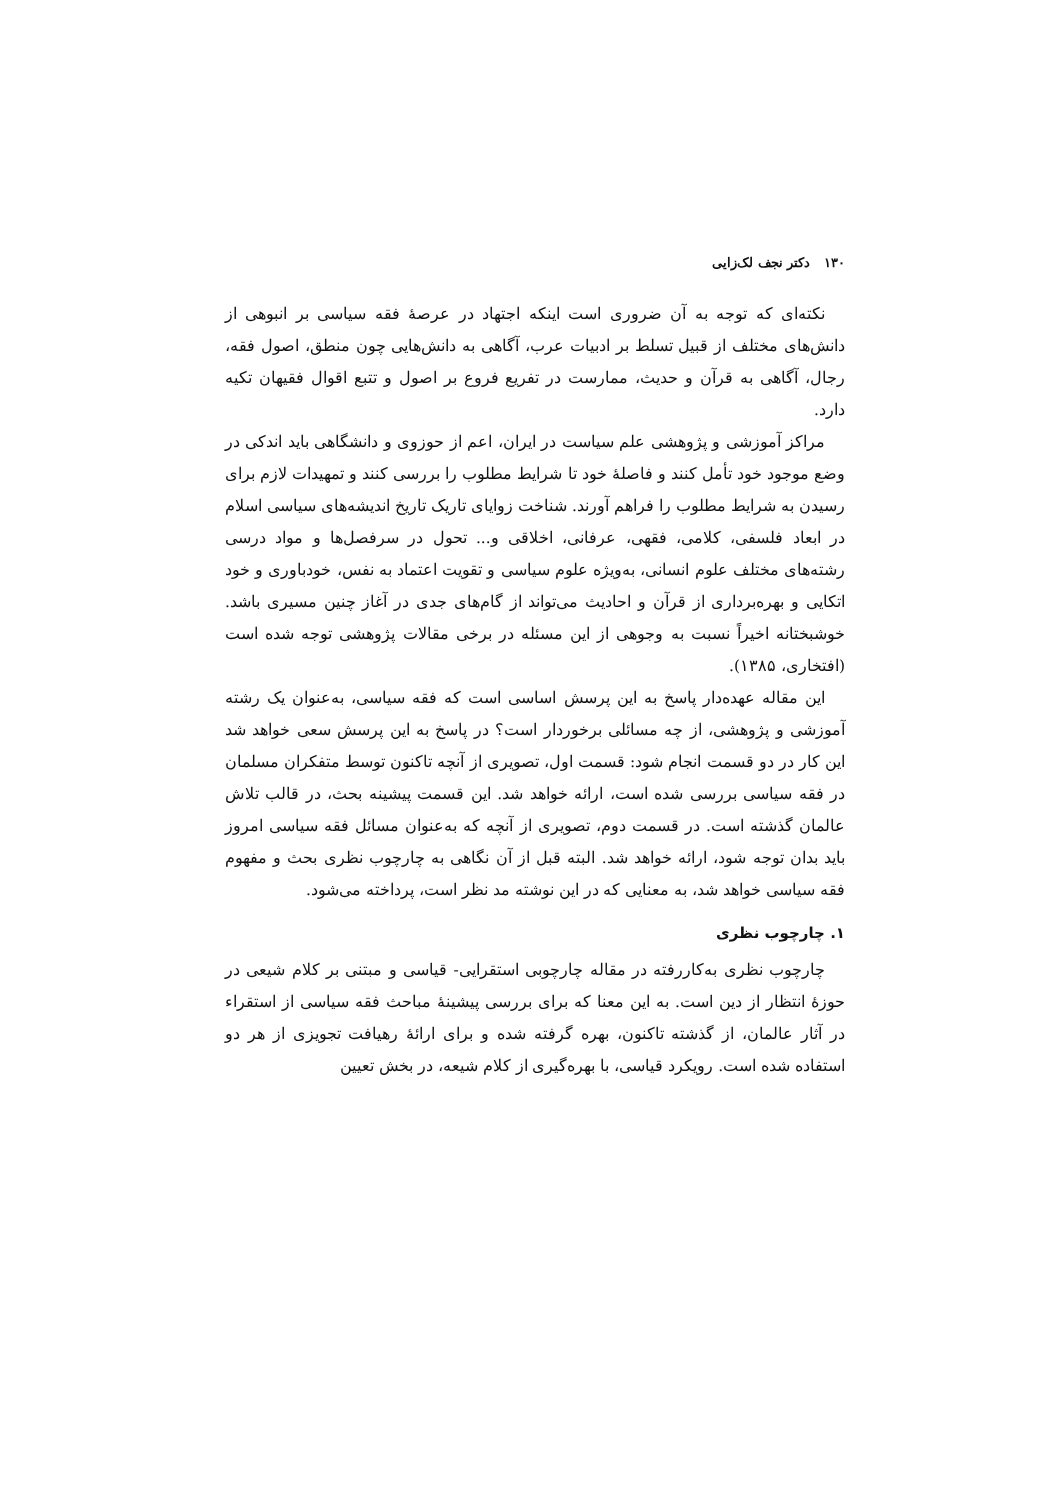۱۳۰ دکتر نجف لک‌زایی
نکته‌ای که توجه به آن ضروری است اینکه اجتهاد در عرصهٔ فقه سیاسی بر انبوهی از دانش‌های مختلف از قبیل تسلط بر ادبیات عرب، آگاهی به دانش‌هایی چون منطق، اصول فقه، رجال، آگاهی به قرآن و حدیث، ممارست در تفریع فروع بر اصول و تتبع اقوال فقیهان تکیه دارد.
مراکز آموزشی و پژوهشی علم سیاست در ایران، اعم از حوزوی و دانشگاهی باید اندکی در وضع موجود خود تأمل کنند و فاصلهٔ خود تا شرایط مطلوب را بررسی کنند و تمهیدات لازم برای رسیدن به شرایط مطلوب را فراهم آورند. شناخت زوایای تاریک تاریخ اندیشه‌های سیاسی اسلام در ابعاد فلسفی، کلامی، فقهی، عرفانی، اخلاقی و... تحول در سرفصل‌ها و مواد درسی رشته‌های مختلف علوم انسانی، به‌ویژه علوم سیاسی و تقویت اعتماد به نفس، خودباوری و خود اتکایی و بهره‌برداری از قرآن و احادیث می‌تواند از گام‌های جدی در آغاز چنین مسیری باشد. خوشبختانه اخیراً نسبت به وجوهی از این مسئله در برخی مقالات پژوهشی توجه شده است (افتخاری، ۱۳۸۵).
این مقاله عهده‌دار پاسخ به این پرسش اساسی است که فقه سیاسی، به‌عنوان یک رشته آموزشی و پژوهشی، از چه مسائلی برخوردار است؟ در پاسخ به این پرسش سعی خواهد شد این کار در دو قسمت انجام شود: قسمت اول، تصویری از آنچه تاکنون توسط متفکران مسلمان در فقه سیاسی بررسی شده است، ارائه خواهد شد. این قسمت پیشینه بحث، در قالب تلاش عالمان گذشته است. در قسمت دوم، تصویری از آنچه که به‌عنوان مسائل فقه سیاسی امروز باید بدان توجه شود، ارائه خواهد شد. البته قبل از آن نگاهی به چارچوب نظری بحث و مفهوم فقه سیاسی خواهد شد، به معنایی که در این نوشته مد نظر است، پرداخته می‌شود.
۱. چارچوب نظری
چارچوب نظری به‌کاررفته در مقاله چارچوبی استقرایی- قیاسی و مبتنی بر کلام شیعی در حوزهٔ انتظار از دین است. به این معنا که برای بررسی پیشینهٔ مباحث فقه سیاسی از استقراء در آثار عالمان، از گذشته تاکنون، بهره گرفته شده و برای ارائهٔ رهیافت تجویزی از هر دو استفاده شده است. رویکرد قیاسی، با بهره‌گیری از کلام شیعه، در بخش تعیین